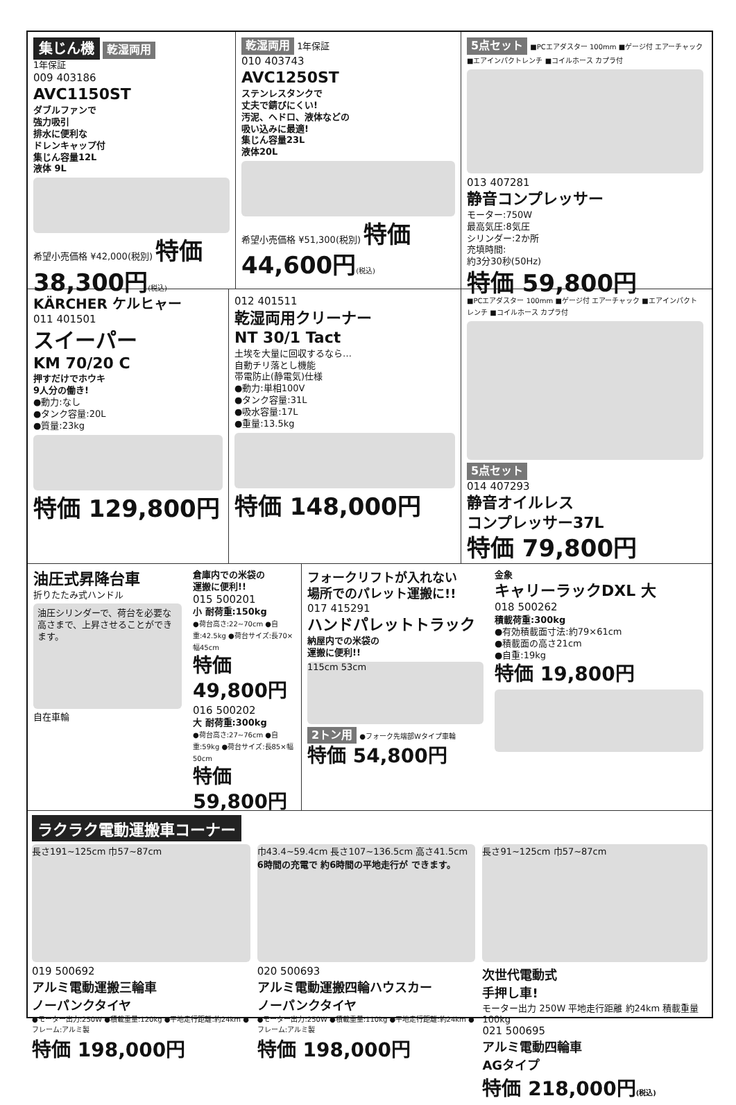集じん機 乾湿両用
1年保証
009 403186
AVC1150ST
ダブルファンで
強力吸引
排水に便利な
ドレンキャップ付
集じん容量12L
液体 9L
希望小売価格 ¥42,000(税別) 特価 38,300円(税込)
乾湿両用 1年保証
010 403743
AVC1250ST
ステンレスタンクで
丈夫で錆びにくい!
汚泥、ヘドロ、液体などの
吸い込みに最適!
集じん容量23L
液体20L
希望小売価格 ¥51,300(税別) 特価 44,600円(税込)
5点セット ■PCエアダスター 100mm ■ゲージ付 エアーチャック ■エアインパクトレンチ ■コイルホース カプラ付
013 407281
静音コンプレッサー
モーター:750W
最高気圧:8気圧
シリンダー:2か所
充填時間:
約3分30秒(50Hz)
特価 59,800円
KÄRCHER ケルヒャー
011 401501
スイーパー
KM 70/20 C
押すだけでホウキ
9人分の働き!
●動力:なし
●タンク容量:20L
●質量:23kg
特価 129,800円
012 401511
乾湿両用クリーナー
NT 30/1 Tact
土埃を大量に回収するなら…
自動チリ落とし機能
帯電防止(静電気)仕様
●動力:単相100V
●タンク容量:31L
●吸水容量:17L
●重量:13.5kg
特価 148,000円
■PCエアダスター 100mm ■ゲージ付 エアーチャック ■エアインパクトレンチ ■コイルホース カプラ付
5点セット
014 407293
静音オイルレス
コンプレッサー37L
特価 79,800円
油圧式昇降台車
折りたたみ式ハンドル
油圧シリンダーで、荷台を必要な高さまで、上昇させることができます。
自在車輪
倉庫内での米袋の
運搬に便利!!
015 500201
小 耐荷重:150kg
●荷台高さ:22~70cm ●自重:42.5kg ●荷台サイズ:長70×幅45cm
特価 49,800円
016 500202
大 耐荷重:300kg
●荷台高さ:27~76cm ●自重:59kg ●荷台サイズ:長85×幅50cm
特価 59,800円
フォークリフトが入れない
場所でのパレット運搬に!!
017 415291
ハンドパレットトラック
納屋内での米袋の
運搬に便利!!
115cm 53cm
2トン用 ●フォーク先端部Wタイプ車輪
特価 54,800円
金象
キャリーラックDXL 大
018 500262
積載荷重:300kg
●有効積載面寸法:約79×61cm
●積載面の高さ21cm
●自重:19kg
特価 19,800円
ラクラク電動運搬車コーナー
長さ191~125cm 巾57~87cm
019 500692
アルミ電動運搬三輪車
ノーパンクタイヤ
●モーター出力:250W ●積載重量:120kg ●平地走行距離:約24km ●フレーム:アルミ製
特価 198,000円
巾43.4~59.4cm 長さ107~136.5cm 高さ41.5cm
6時間の充電で 約6時間の平地走行が できます。
020 500693
アルミ電動運搬四輪ハウスカー
ノーパンクタイヤ
●モーター出力:250W ●積載重量:110kg ●平地走行距離:約24km ●フレーム:アルミ製
特価 198,000円
長さ91~125cm 巾57~87cm
次世代電動式
手押し車!
モーター出力 250W 平地走行距離 約24km 積載重量 100kg
021 500695
アルミ電動四輪車
AGタイプ
特価 218,000円(税込)